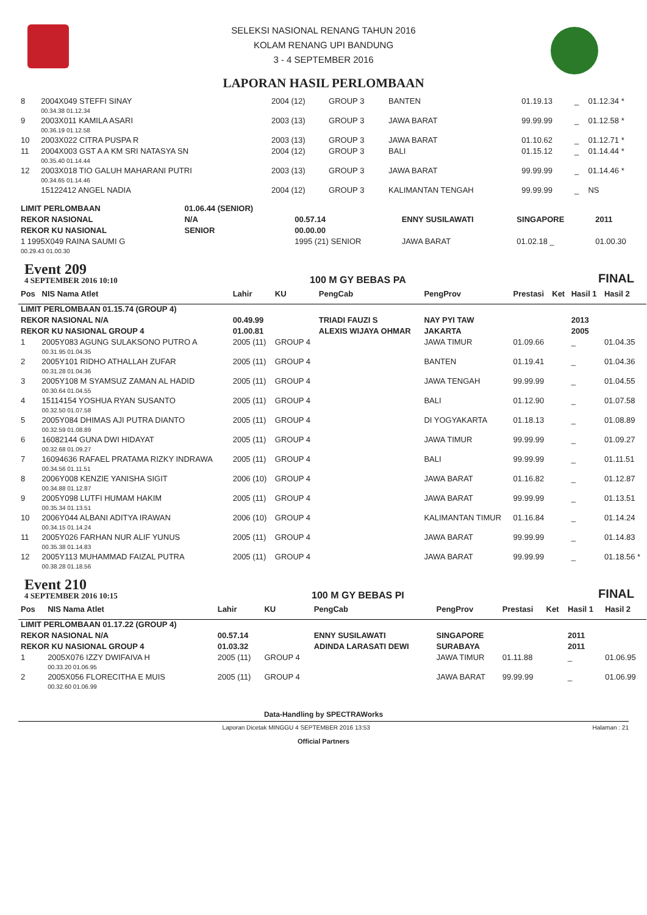SELEKSI NASIONAL RENANG TAHUN 2016
KOLAM RENANG UPI BANDUNG
3 - 4 SEPTEMBER 2016
LAPORAN HASIL PERLOMBAAN
| 8 | 2004X049 STEFFI SINAY | 2004 (12) | GROUP 3 | BANTEN | 01.19.13 | _ | 01.12.34 * |
| | 00.34.38 01.12.34 | | | | | | |
| 9 | 2003X011 KAMILA ASARI | 2003 (13) | GROUP 3 | JAWA BARAT | 99.99.99 | _ | 01.12.58 * |
| | 00.36.19 01.12.58 | | | | | | |
| 10 | 2003X022 CITRA PUSPA R | 2003 (13) | GROUP 3 | JAWA BARAT | 01.10.62 | _ | 01.12.71 * |
| 11 | 2004X003 GST A A KM SRI NATASYA SN | 2004 (12) | GROUP 3 | BALI | 01.15.12 | _ | 01.14.44 * |
| | 00.35.40 01.14.44 | | | | | | |
| 12 | 2003X018 TIO GALUH MAHARANI PUTRI | 2003 (13) | GROUP 3 | JAWA BARAT | 99.99.99 | _ | 01.14.46 * |
| | 00.34.65 01.14.46 | | | | | | |
| | 15122412 ANGEL NADIA | 2004 (12) | GROUP 3 | KALIMANTAN TENGAH | 99.99.99 | _ | NS |
| LIMIT PERLOMBAAN | 01.06.44 (SENIOR) | | | | |
| REKOR NASIONAL | N/A | 00.57.14 | ENNY SUSILAWATI | SINGAPORE | 2011 |
| REKOR KU NASIONAL | SENIOR | 00.00.00 | | | |
| 1 1995X049 RAINA SAUMI G | | 1995 (21) SENIOR | JAWA BARAT | 01.02.18 _ | 01.00.30 |
| 00.29.43 01.00.30 | | | | | |
Event 209
4 SEPTEMBER 2016 10:10
100 M GY BEBAS PA
FINAL
| Pos | NIS Nama Atlet | Lahir | KU | PengCab | PengProv | Prestasi | Ket | Hasil 1 | Hasil 2 |
| --- | --- | --- | --- | --- | --- | --- | --- | --- | --- |
| LIMIT PERLOMBAAN 01.15.74 (GROUP 4) | | | | | | | | | |
| REKOR NASIONAL N/A | | 00.49.99 | | TRIADI FAUZI S | NAY PYI TAW | | | 2013 | |
| REKOR KU NASIONAL GROUP 4 | | 01.00.81 | | ALEXIS WIJAYA OHMAR | JAKARTA | | | 2005 | |
| 1 | 2005Y083 AGUNG SULAKSONO PUTRO A | 2005 (11) | GROUP 4 | | JAWA TIMUR | 01.09.66 | | _ | 01.04.35 |
| | 00.31.95 01.04.35 | | | | | | | | |
| 2 | 2005Y101 RIDHO ATHALLAH ZUFAR | 2005 (11) | GROUP 4 | | BANTEN | 01.19.41 | | _ | 01.04.36 |
| | 00.31.28 01.04.36 | | | | | | | | |
| 3 | 2005Y108 M SYAMSUZ ZAMAN AL HADID | 2005 (11) | GROUP 4 | | JAWA TENGAH | 99.99.99 | | _ | 01.04.55 |
| | 00.30.64 01.04.55 | | | | | | | | |
| 4 | 15114154 YOSHUA RYAN SUSANTO | 2005 (11) | GROUP 4 | | BALI | 01.12.90 | | _ | 01.07.58 |
| | 00.32.50 01.07.58 | | | | | | | | |
| 5 | 2005Y084 DHIMAS AJI PUTRA DIANTO | 2005 (11) | GROUP 4 | | DI YOGYAKARTA | 01.18.13 | | _ | 01.08.89 |
| | 00.32.59 01.08.89 | | | | | | | | |
| 6 | 16082144 GUNA DWI HIDAYAT | 2005 (11) | GROUP 4 | | JAWA TIMUR | 99.99.99 | | _ | 01.09.27 |
| | 00.32.68 01.09.27 | | | | | | | | |
| 7 | 16094636 RAFAEL PRATAMA RIZKY INDRAWA | 2005 (11) | GROUP 4 | | BALI | 99.99.99 | | _ | 01.11.51 |
| | 00.34.56 01.11.51 | | | | | | | | |
| 8 | 2006Y008 KENZIE YANISHA SIGIT | 2006 (10) | GROUP 4 | | JAWA BARAT | 01.16.82 | | _ | 01.12.87 |
| | 00.34.88 01.12.87 | | | | | | | | |
| 9 | 2005Y098 LUTFI HUMAM HAKIM | 2005 (11) | GROUP 4 | | JAWA BARAT | 99.99.99 | | _ | 01.13.51 |
| | 00.35.34 01.13.51 | | | | | | | | |
| 10 | 2006Y044 ALBANI ADITYA IRAWAN | 2006 (10) | GROUP 4 | | KALIMANTAN TIMUR | 01.16.84 | | _ | 01.14.24 |
| | 00.34.15 01.14.24 | | | | | | | | |
| 11 | 2005Y026 FARHAN NUR ALIF YUNUS | 2005 (11) | GROUP 4 | | JAWA BARAT | 99.99.99 | | _ | 01.14.83 |
| | 00.35.38 01.14.83 | | | | | | | | |
| 12 | 2005Y113 MUHAMMAD FAIZAL PUTRA | 2005 (11) | GROUP 4 | | JAWA BARAT | 99.99.99 | | _ | 01.18.56 * |
| | 00.38.28 01.18.56 | | | | | | | | |
Event 210
4 SEPTEMBER 2016 10:15
100 M GY BEBAS PI
FINAL
| Pos | NIS Nama Atlet | Lahir | KU | PengCab | PengProv | Prestasi | Ket | Hasil 1 | Hasil 2 |
| --- | --- | --- | --- | --- | --- | --- | --- | --- | --- |
| LIMIT PERLOMBAAN 01.17.22 (GROUP 4) | | | | | | | | | |
| REKOR NASIONAL N/A | | 00.57.14 | | ENNY SUSILAWATI | SINGAPORE | | | 2011 | |
| REKOR KU NASIONAL GROUP 4 | | 01.03.32 | | ADINDA LARASATI DEWI | SURABAYA | | | 2011 | |
| 1 | 2005X076 IZZY DWIFAIVA H | 2005 (11) | GROUP 4 | | JAWA TIMUR | 01.11.88 | | _ | 01.06.95 |
| | 00.33.20 01.06.95 | | | | | | | | |
| 2 | 2005X056 FLORECITHA E MUIS | 2005 (11) | GROUP 4 | | JAWA BARAT | 99.99.99 | | _ | 01.06.99 |
| | 00.32.60 01.06.99 | | | | | | | | |
Data-Handling by SPECTRAWorks
Laporan Dicetak MINGGU 4 SEPTEMBER 2016 13:53 Halaman : 21
Official Partners